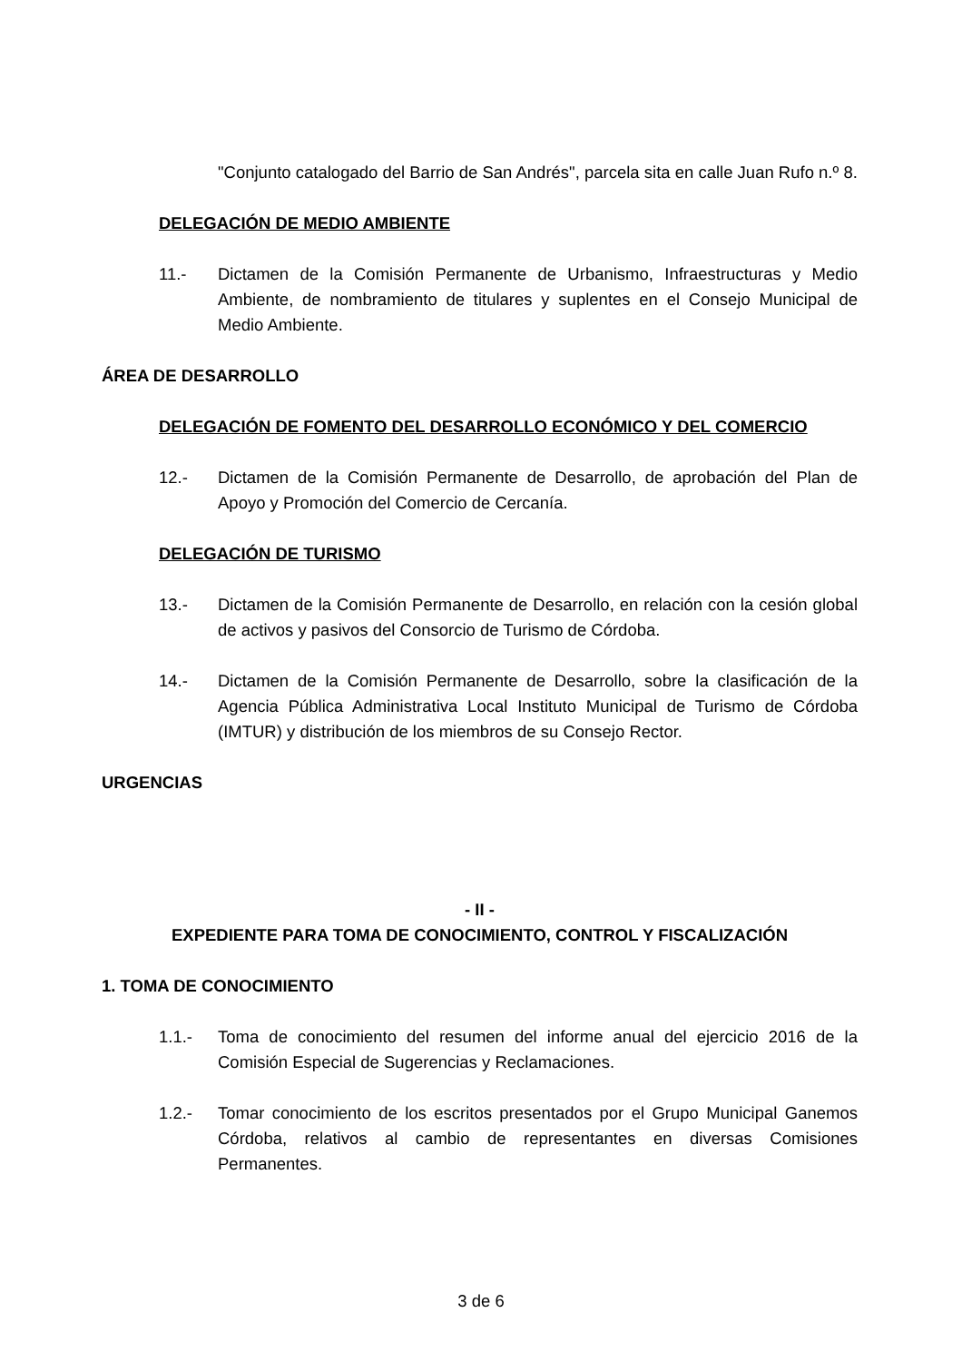"Conjunto catalogado del Barrio de San Andrés", parcela sita en calle Juan Rufo n.º 8.
DELEGACIÓN DE MEDIO AMBIENTE
11.- Dictamen de la Comisión Permanente de Urbanismo, Infraestructuras y Medio Ambiente, de nombramiento de titulares y suplentes en el Consejo Municipal de Medio Ambiente.
ÁREA DE DESARROLLO
DELEGACIÓN DE FOMENTO DEL DESARROLLO ECONÓMICO Y DEL COMERCIO
12.- Dictamen de la Comisión Permanente de Desarrollo, de aprobación del Plan de Apoyo y Promoción del Comercio de Cercanía.
DELEGACIÓN DE TURISMO
13.- Dictamen de la Comisión Permanente de Desarrollo, en relación con la cesión global de activos y pasivos del Consorcio de Turismo de Córdoba.
14.- Dictamen de la Comisión Permanente de Desarrollo, sobre la clasificación de la Agencia Pública Administrativa Local Instituto Municipal de Turismo de Córdoba (IMTUR) y distribución de los miembros de su Consejo Rector.
URGENCIAS
- II -
EXPEDIENTE PARA TOMA DE CONOCIMIENTO, CONTROL Y FISCALIZACIÓN
1. TOMA DE CONOCIMIENTO
1.1.- Toma de conocimiento del resumen del informe anual del ejercicio 2016 de la Comisión Especial de Sugerencias y Reclamaciones.
1.2.- Tomar conocimiento de los escritos presentados por el Grupo Municipal Ganemos Córdoba, relativos al cambio de representantes en diversas Comisiones Permanentes.
3 de 6